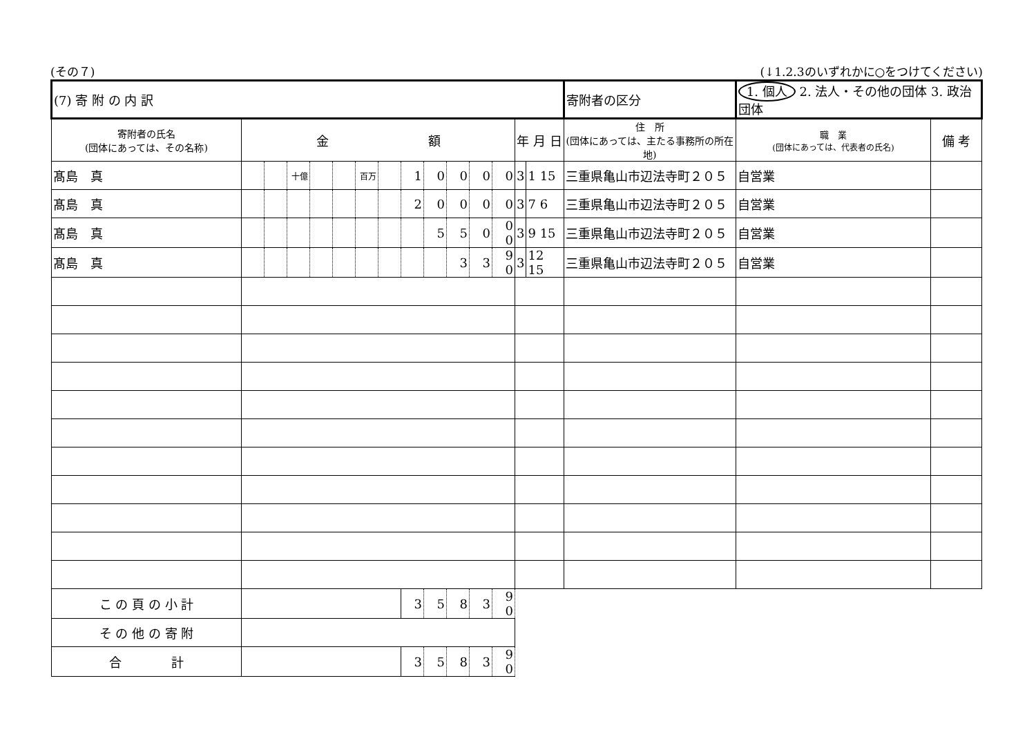(その７) (↓1.2.3のいずれかに○をつけてください)
| (7) 寄 附 の 内 訳 | | | | | | | | | | | | | | | 寄附者の区分 | 1. 個人 2. 法人・その他の団体 3. 政治団体 | | |
| 寄附者の氏名 (団体にあっては、その名称) | 金 額 | | | | | | | | | | | | 年 月 日 | | 住 所 (団体にあっては、主たる事務所の所在地) | | 職 業 (団体にあっては、代表者の氏名) | 備 考 |
| 髙島 真 | | | 十億 | | | 百万 | | 1 | 0 | 0 | 0 | 0 | 3 | 1 15 | 三重県亀山市辺法寺町２０５ | | 自営業 | |
| 髙島 真 | | | | | | | | 2 | 0 | 0 | 0 | 0 | 3 | 7 6 | 三重県亀山市辺法寺町２０５ | | 自営業 | |
| 髙島 真 | | | | | | | | | 5 | 5 | 0 | 0 0 | 3 | 9 15 | 三重県亀山市辺法寺町２０５ | | 自営業 | |
| 髙島 真 | | | | | | | | | | 3 | 3 | 9 0 | 3 | 12 15 | 三重県亀山市辺法寺町２０５ | | 自営業 | |
| こ の 頁 の 小 計 | | | | | | | | 3 | 5 | 8 | 3 | 9 0 | | | | | | |
| そ の 他 の 寄 附 | | | | | | | | | | | | | | | | | | |
| 合 計 | | | | | | | | 3 | 5 | 8 | 3 | 9 0 | | | | | | |